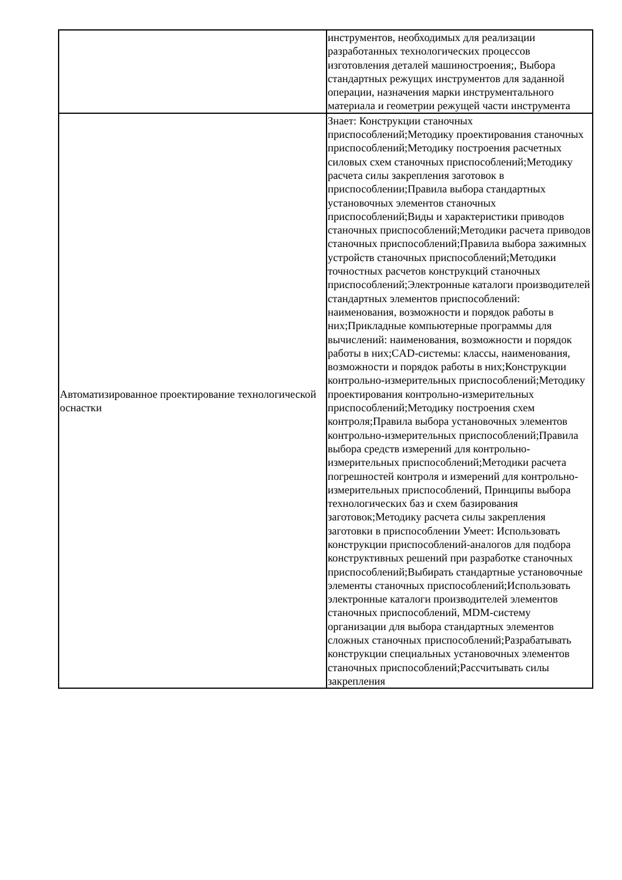| | инструментов, необходимых для реализации разработанных технологических процессов изготовления деталей машиностроения;, Выбора стандартных режущих инструментов для заданной операции, назначения марки инструментального материала и геометрии режущей части инструмента |
| Автоматизированное проектирование технологической оснастки | Знает: Конструкции станочных приспособлений;Методику проектирования станочных приспособлений;Методику построения расчетных силовых схем станочных приспособлений;Методику расчета силы закрепления заготовок в приспособлении;Правила выбора стандартных установочных элементов станочных приспособлений;Виды и характеристики приводов станочных приспособлений;Методики расчета приводов станочных приспособлений;Правила выбора зажимных устройств станочных приспособлений;Методики точностных расчетов конструкций станочных приспособлений;Электронные каталоги производителей стандартных элементов приспособлений: наименования, возможности и порядок работы в них;Прикладные компьютерные программы для вычислений: наименования, возможности и порядок работы в них;CAD-системы: классы, наименования, возможности и порядок работы в них;Конструкции контрольно-измерительных приспособлений;Методику проектирования контрольно-измерительных приспособлений;Методику построения схем контроля;Правила выбора установочных элементов контрольно-измерительных приспособлений;Правила выбора средств измерений для контрольно-измерительных приспособлений;Методики расчета погрешностей контроля и измерений для контрольно-измерительных приспособлений, Принципы выбора технологических баз и схем базирования заготовок;Методику расчета силы закрепления заготовки в приспособлении Умеет: Использовать конструкции приспособлений-аналогов для подбора конструктивных решений при разработке станочных приспособлений;Выбирать стандартные установочные элементы станочных приспособлений;Использовать электронные каталоги производителей элементов станочных приспособлений, MDM-систему организации для выбора стандартных элементов сложных станочных приспособлений;Разрабатывать конструкции специальных установочных элементов станочных приспособлений;Рассчитывать силы закрепления |